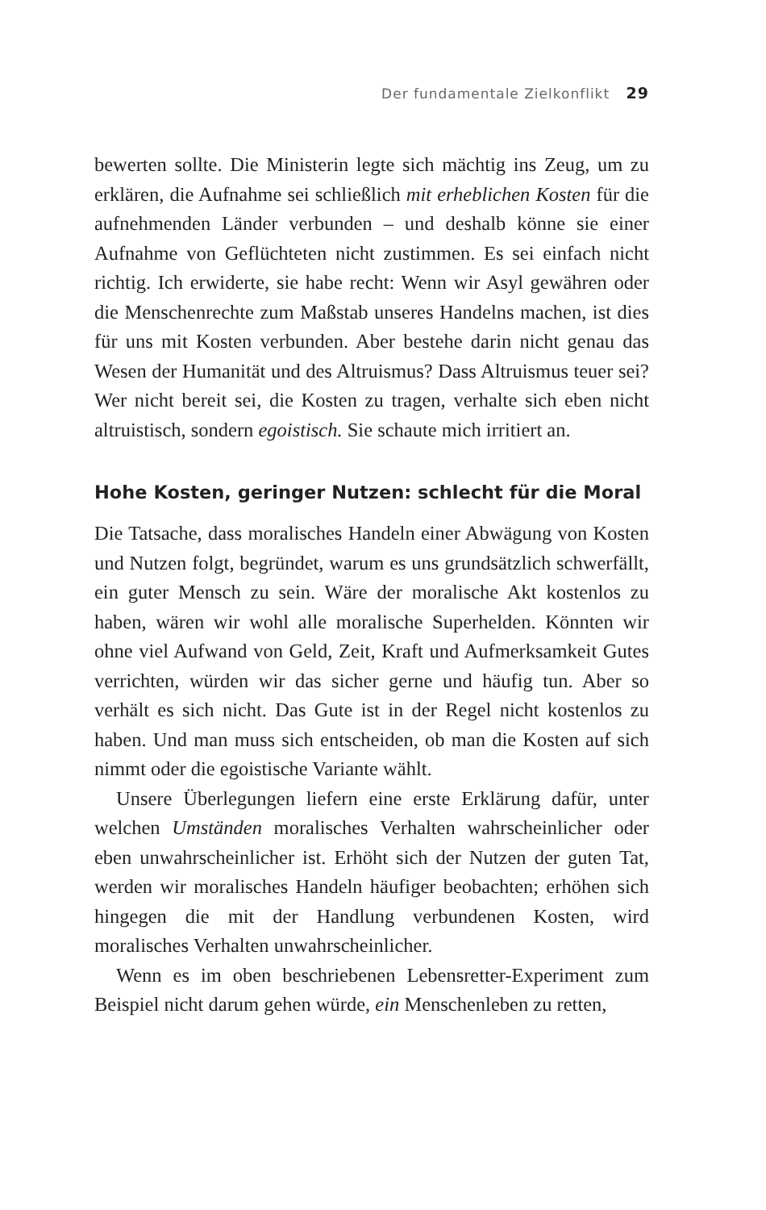Der fundamentale Zielkonflikt 29
bewerten sollte. Die Ministerin legte sich mächtig ins Zeug, um zu erklären, die Aufnahme sei schließlich mit erheblichen Kosten für die aufnehmenden Länder verbunden – und deshalb könne sie einer Aufnahme von Geflüchteten nicht zustimmen. Es sei einfach nicht richtig. Ich erwiderte, sie habe recht: Wenn wir Asyl gewähren oder die Menschenrechte zum Maßstab unseres Handelns machen, ist dies für uns mit Kosten verbunden. Aber bestehe darin nicht genau das Wesen der Humanität und des Altruismus? Dass Altruismus teuer sei? Wer nicht bereit sei, die Kosten zu tragen, verhalte sich eben nicht altruistisch, sondern egoistisch. Sie schaute mich irritiert an.
Hohe Kosten, geringer Nutzen: schlecht für die Moral
Die Tatsache, dass moralisches Handeln einer Abwägung von Kosten und Nutzen folgt, begründet, warum es uns grundsätzlich schwerfällt, ein guter Mensch zu sein. Wäre der moralische Akt kostenlos zu haben, wären wir wohl alle moralische Superhelden. Könnten wir ohne viel Aufwand von Geld, Zeit, Kraft und Aufmerksamkeit Gutes verrichten, würden wir das sicher gerne und häufig tun. Aber so verhält es sich nicht. Das Gute ist in der Regel nicht kostenlos zu haben. Und man muss sich entscheiden, ob man die Kosten auf sich nimmt oder die egoistische Variante wählt.
Unsere Überlegungen liefern eine erste Erklärung dafür, unter welchen Umständen moralisches Verhalten wahrscheinlicher oder eben unwahrscheinlicher ist. Erhöht sich der Nutzen der guten Tat, werden wir moralisches Handeln häufiger beobachten; erhöhen sich hingegen die mit der Handlung verbundenen Kosten, wird moralisches Verhalten unwahrscheinlicher.
Wenn es im oben beschriebenen Lebensretter-Experiment zum Beispiel nicht darum gehen würde, ein Menschenleben zu retten,